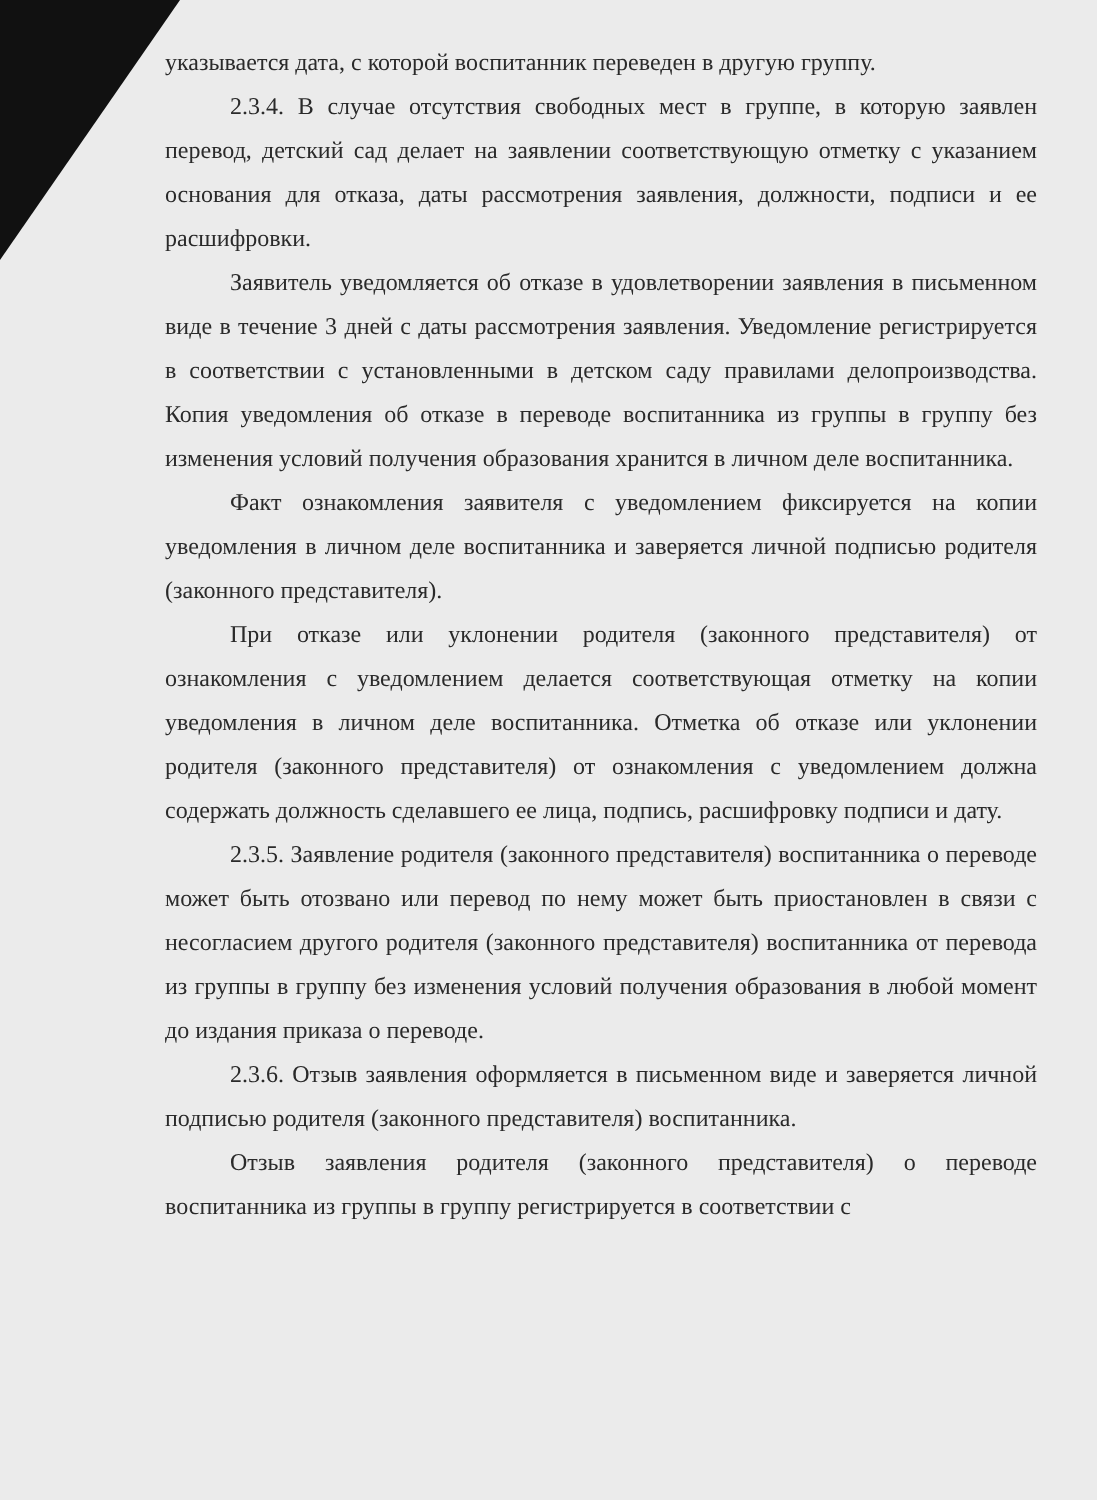указывается дата, с которой воспитанник переведен в другую группу.
2.3.4. В случае отсутствия свободных мест в группе, в которую заявлен перевод, детский сад делает на заявлении соответствующую отметку с указанием основания для отказа, даты рассмотрения заявления, должности, подписи и ее расшифровки.
Заявитель уведомляется об отказе в удовлетворении заявления в письменном виде в течение 3 дней с даты рассмотрения заявления. Уведомление регистрируется в соответствии с установленными в детском саду правилами делопроизводства. Копия уведомления об отказе в переводе воспитанника из группы в группу без изменения условий получения образования хранится в личном деле воспитанника.
Факт ознакомления заявителя с уведомлением фиксируется на копии уведомления в личном деле воспитанника и заверяется личной подписью родителя (законного представителя).
При отказе или уклонении родителя (законного представителя) от ознакомления с уведомлением делается соответствующая отметку на копии уведомления в личном деле воспитанника. Отметка об отказе или уклонении родителя (законного представителя) от ознакомления с уведомлением должна содержать должность сделавшего ее лица, подпись, расшифровку подписи и дату.
2.3.5. Заявление родителя (законного представителя) воспитанника о переводе может быть отозвано или перевод по нему может быть приостановлен в связи с несогласием другого родителя (законного представителя) воспитанника от перевода из группы в группу без изменения условий получения образования в любой момент до издания приказа о переводе.
2.3.6. Отзыв заявления оформляется в письменном виде и заверяется личной подписью родителя (законного представителя) воспитанника.
Отзыв заявления родителя (законного представителя) о переводе воспитанника из группы в группу регистрируется в соответствии с